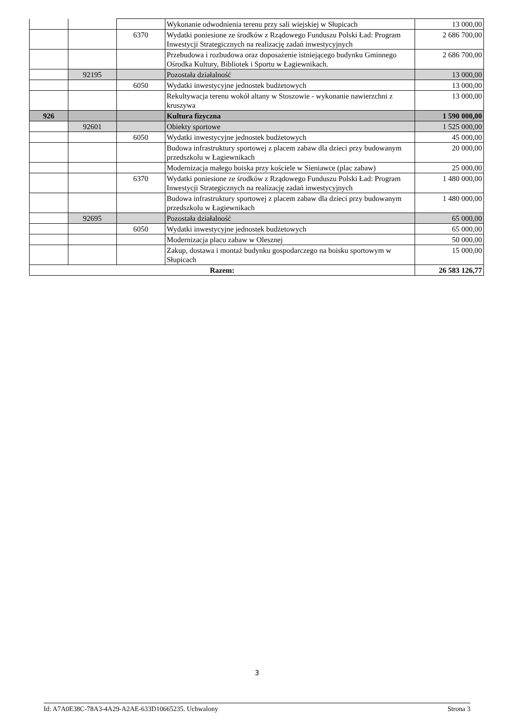| | | | Wykonanie odwodnienia terenu przy sali wiejskiej w Słupicach | 13 000,00 |
| | | 6370 | Wydatki poniesione ze środków z Rządowego Funduszu Polski Ład: Program Inwestycji Strategicznych na realizację zadań inwestycyjnych | 2 686 700,00 |
| | | | Przebudowa i rozbudowa oraz doposażenie istniejącego budynku Gminnego Ośrodka Kultury, Bibliotek i Sportu w Łagiewnikach. | 2 686 700,00 |
| | 92195 | | Pozostała działalność | 13 000,00 |
| | | 6050 | Wydatki inwestycyjne jednostek budżetowych | 13 000,00 |
| | | | Rekultywacja terenu wokół altany w Stoszowie - wykonanie nawierzchni z kruszywa | 13 000,00 |
| 926 | | | Kultura fizyczna | 1 590 000,00 |
| | 92601 | | Obiekty sportowe | 1 525 000,00 |
| | | 6050 | Wydatki inwestycyjne jednostek budżetowych | 45 000,00 |
| | | | Budowa infrastruktury sportowej z placem zabaw dla dzieci przy budowanym przedszkolu w Łagiewnikach | 20 000,00 |
| | | | Modernizacja małego boiska przy kościele w Sieniawce (plac zabaw) | 25 000,00 |
| | | 6370 | Wydatki poniesione ze środków z Rządowego Funduszu Polski Ład: Program Inwestycji Strategicznych na realizację zadań inwestycyjnych | 1 480 000,00 |
| | | | Budowa infrastruktury sportowej z placem zabaw dla dzieci przy budowanym przedszkolu w Łagiewnikach | 1 480 000,00 |
| | 92695 | | Pozostała działalność | 65 000,00 |
| | | 6050 | Wydatki inwestycyjne jednostek budżetowych | 65 000,00 |
| | | | Modernizacja placu zabaw w Olesznej | 50 000,00 |
| | | | Zakup, dostawa i montaż budynku gospodarczego na boisku sportowym w Słupicach | 15 000,00 |
| Razem: | | | | 26 583 126,77 |
3
Id: A7A0E38C-78A3-4A29-A2AE-633D10665235. Uchwalony Strona 3